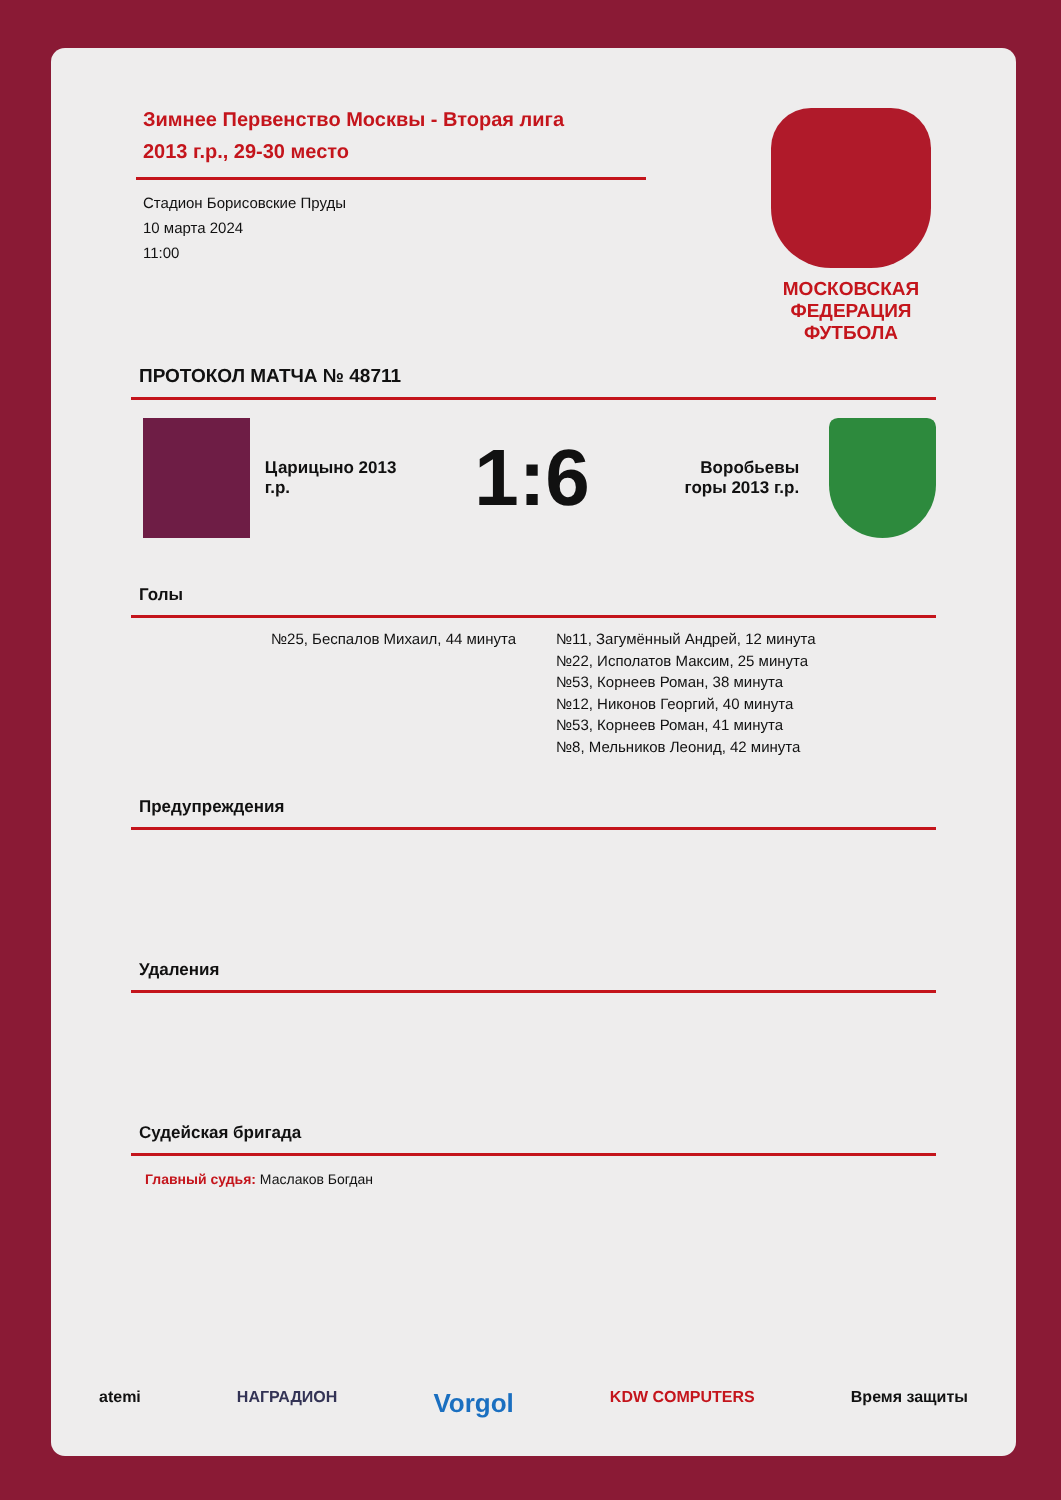Зимнее Первенство Москвы - Вторая лига
2013 г.р., 29-30 место
Стадион Борисовские Пруды
10 марта 2024
11:00
МОСКОВСКАЯ
ФЕДЕРАЦИЯ
ФУТБОЛА
ПРОТОКОЛ МАТЧА № 48711
Царицыно 2013 г.р.
1:6
Воробьевы горы 2013 г.р.
Голы
№25, Беспалов Михаил, 44 минута №11, Загумённый Андрей, 12 минута
№22, Исполатов Максим, 25 минута
№53, Корнеев Роман, 38 минута
№12, Никонов Георгий, 40 минута
№53, Корнеев Роман, 41 минута
№8, Мельников Леонид, 42 минута
Предупреждения
Удаления
Судейская бригада
Главный судья: Маслаков Богдан
atemi НАГРАДИОН Vorgol KDW COMPUTERS Время защиты